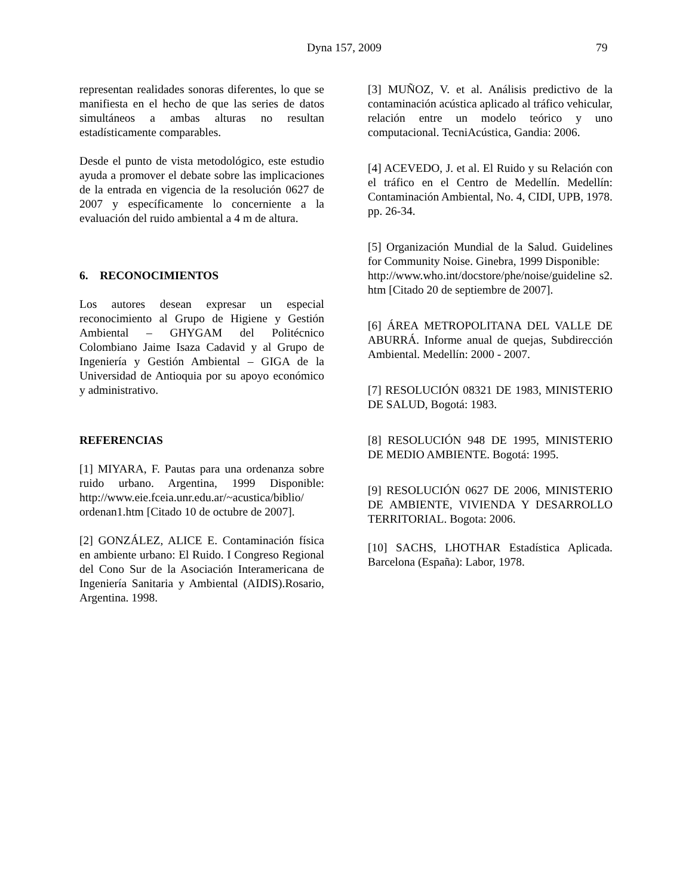Dyna 157, 2009 79
representan realidades sonoras diferentes, lo que se manifiesta en el hecho de que las series de datos simultáneos a ambas alturas no resultan estadísticamente comparables.
Desde el punto de vista metodológico, este estudio ayuda a promover el debate sobre las implicaciones de la entrada en vigencia de la resolución 0627 de 2007 y específicamente lo concerniente a la evaluación del ruido ambiental a 4 m de altura.
6. RECONOCIMIENTOS
Los autores desean expresar un especial reconocimiento al Grupo de Higiene y Gestión Ambiental – GHYGAM del Politécnico Colombiano Jaime Isaza Cadavid y al Grupo de Ingeniería y Gestión Ambiental – GIGA de la Universidad de Antioquia por su apoyo económico y administrativo.
REFERENCIAS
[1] MIYARA, F. Pautas para una ordenanza sobre ruido urbano. Argentina, 1999 Disponible: http://www.eie.fceia.unr.edu.ar/~acustica/biblio/ ordenan1.htm [Citado 10 de octubre de 2007].
[2] GONZÁLEZ, ALICE E. Contaminación física en ambiente urbano: El Ruido. I Congreso Regional del Cono Sur de la Asociación Interamericana de Ingeniería Sanitaria y Ambiental (AIDIS).Rosario, Argentina. 1998.
[3] MUÑOZ, V. et al. Análisis predictivo de la contaminación acústica aplicado al tráfico vehicular, relación entre un modelo teórico y uno computacional. TecniAcústica, Gandia: 2006.
[4] ACEVEDO, J. et al. El Ruido y su Relación con el tráfico en el Centro de Medellín. Medellín: Contaminación Ambiental, No. 4, CIDI, UPB, 1978. pp. 26-34.
[5] Organización Mundial de la Salud. Guidelines for Community Noise. Ginebra, 1999 Disponible:
http://www.who.int/docstore/phe/noise/guideline s2.htm [Citado 20 de septiembre de 2007].
[6] ÁREA METROPOLITANA DEL VALLE DE ABURRÁ. Informe anual de quejas, Subdirección Ambiental. Medellín: 2000 - 2007.
[7] RESOLUCIÓN 08321 DE 1983, MINISTERIO DE SALUD, Bogotá: 1983.
[8] RESOLUCIÓN 948 DE 1995, MINISTERIO DE MEDIO AMBIENTE. Bogotá: 1995.
[9] RESOLUCIÓN 0627 DE 2006, MINISTERIO DE AMBIENTE, VIVIENDA Y DESARROLLO TERRITORIAL. Bogota: 2006.
[10] SACHS, LHOTHAR Estadística Aplicada. Barcelona (España): Labor, 1978.